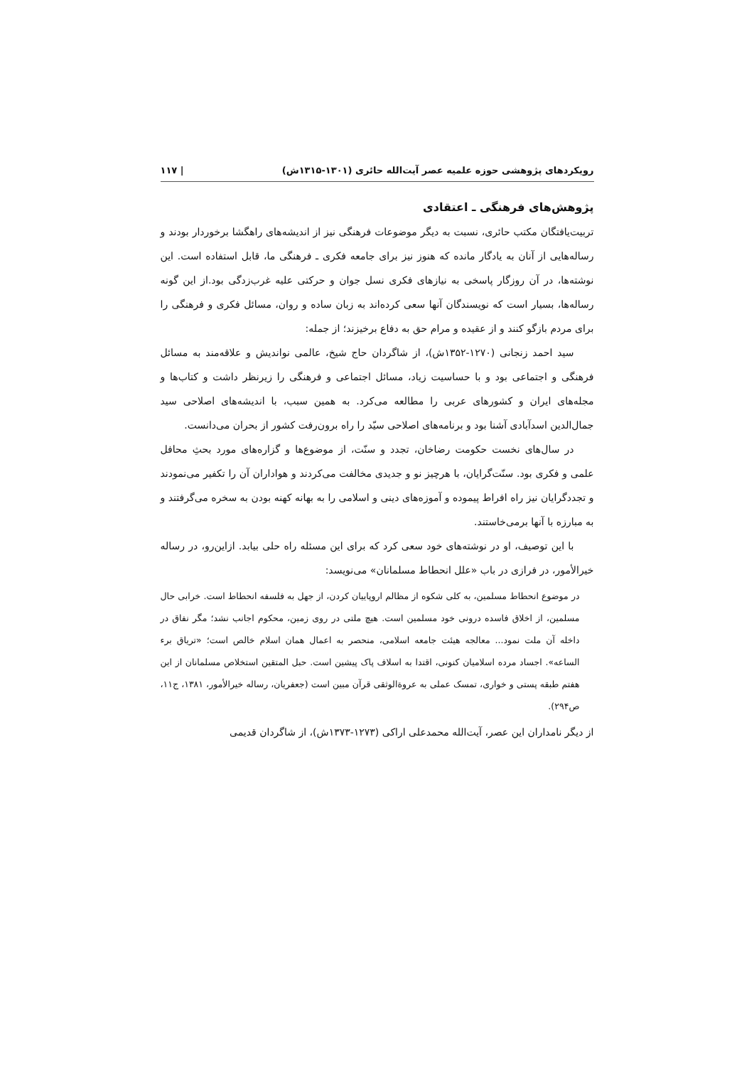رویکردهای پژوهشی حوزه علمیه عصر آیت‌الله حائری (۱۳۰۱-۱۳۱۵ش) | ۱۱۷
پژوهش‌های فرهنگی ـ اعتقادی
تربیت‌یافتگان مکتب حائری، نسبت به دیگر موضوعات فرهنگی نیز از اندیشه‌های راهگشا برخوردار بودند و رساله‌هایی از آنان به یادگار مانده که هنوز نیز برای جامعه فکری ـ فرهنگی ما، قابل استفاده است. این نوشته‌ها، در آن روزگار پاسخی به نیازهای فکری نسل جوان و حرکتی علیه غرب‌زدگی بود.از این گونه رساله‌ها، بسیار است که نویسندگان آنها سعی کرده‌اند به زبان ساده و روان، مسائل فکری و فرهنگی را برای مردم بازگو کنند و از عقیده و مرام حق به دفاع برخیزند؛ از جمله:
سید احمد زنجانی (۱۲۷۰-۱۳۵۲ش)، از شاگردان حاج شیخ، عالمی نواندیش و علاقه‌مند به مسائل فرهنگی و اجتماعی بود و با حساسیت زیاد، مسائل اجتماعی و فرهنگی را زیرنظر داشت و کتاب‌ها و مجله‌های ایران و کشورهای عربی را مطالعه می‌کرد. به همین سبب، با اندیشه‌های اصلاحی سید جمال‌الدین اسدآبادی آشنا بود و برنامه‌های اصلاحی سیّد را راه برون‌رفت کشور از بحران می‌دانست.
در سال‌های نخست حکومت رضاخان، تجدد و سنّت، از موضوع‌ها و گزاره‌های مورد بحثِ محافل علمی و فکری بود. سنّت‌گرایان، با هرچیز نو و جدیدی مخالفت می‌کردند و هواداران آن را تکفیر می‌نمودند و تجددگرایان نیز راه افراط پیموده و آموزه‌های دینی و اسلامی را به بهانه کهنه بودن به سخره می‌گرفتند و به مبارزه با آنها برمی‌خاستند.
با این توصیف، او در نوشته‌های خود سعی کرد که برای این مسئله راه حلی بیابد. ازاین‌رو، در رساله خیرالأمور، در فرازی در باب «علل انحطاط مسلمانان» می‌نویسد:
در موضوع انحطاط مسلمین، به کلی شکوه از مظالم اروپاییان کردن، از جهل به فلسفه انحطاط است. خرابی حال مسلمین، از اخلاق فاسده درونی خود مسلمین است. هیچ ملتی در روی زمین، محکوم اجانب نشد؛ مگر نفاق در داخله آن ملت نمود... معالجه هیئت جامعه اسلامی، منحصر به اعمال همان اسلام خالص است؛ «تریاق برء الساعه». اجساد مرده اسلامیان کنونی، اقتدا به اسلاف پاک پیشین است. حبل المتقین استخلاص مسلمانان از این هفتم طبقه پستی و خواری، تمسک عملی به عروة‌الوثقی قرآن مبین است (جعفریان، رساله خیرالأمور، ۱۳۸۱، ج۱۱، ص۲۹۴).
از دیگر نامداران این عصر، آیت‌الله محمدعلی اراکی (۱۲۷۳-۱۳۷۳ش)، از شاگردان قدیمی